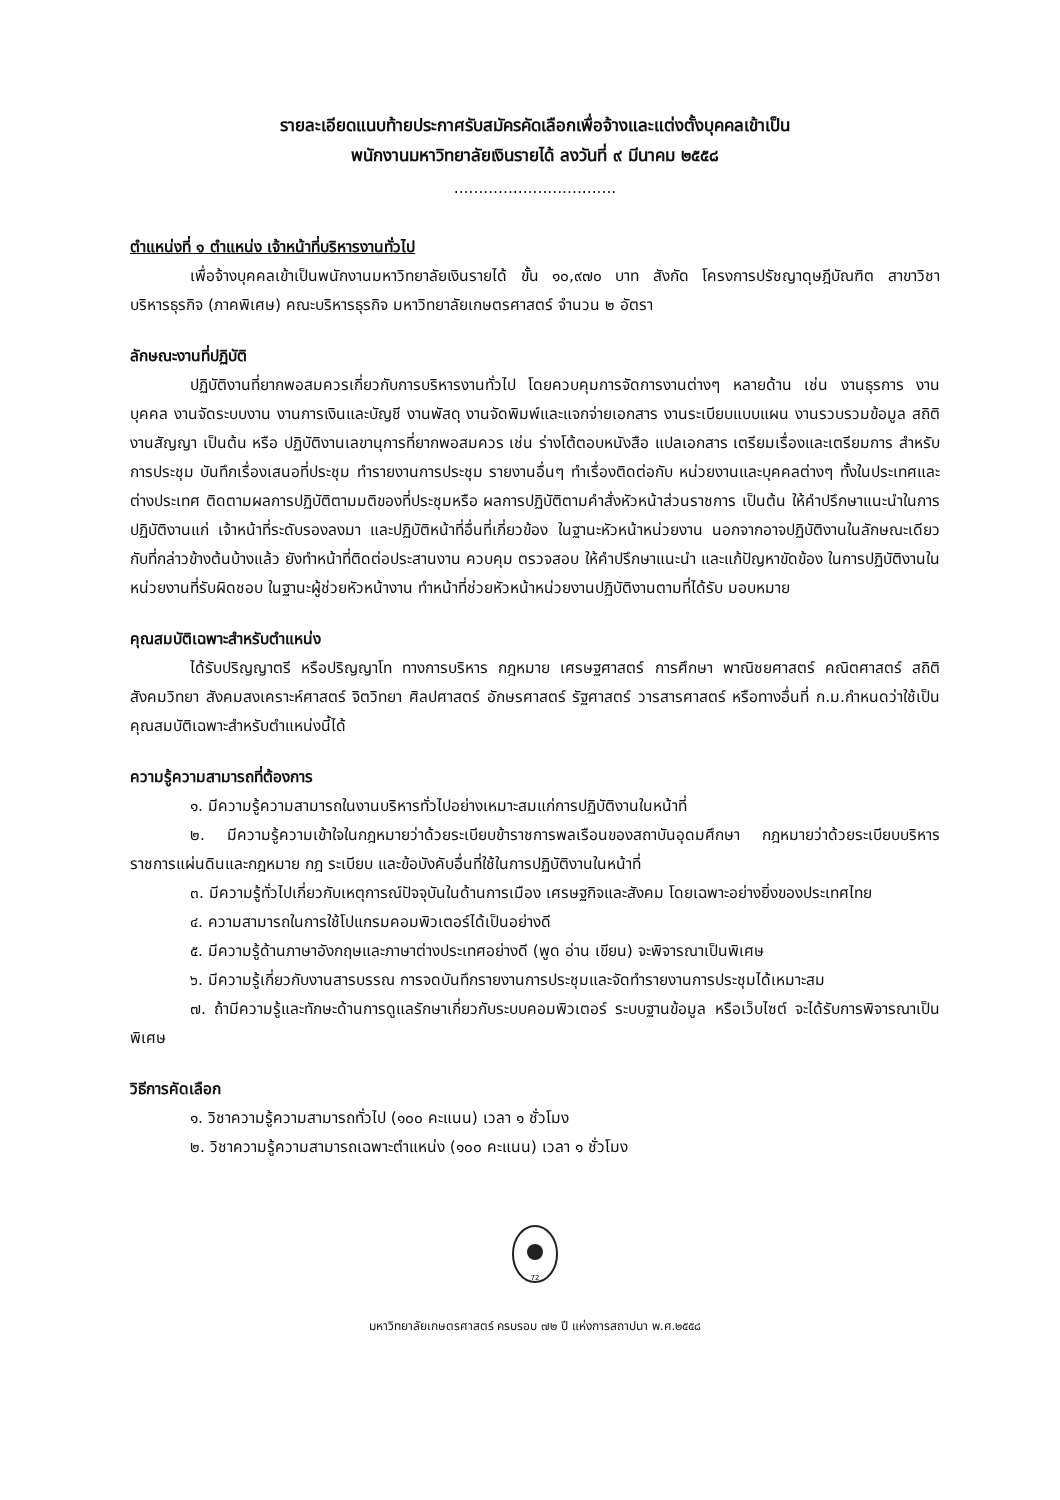รายละเอียดแนบท้ายประกาศรับสมัครคัดเลือกเพื่อจ้างและแต่งตั้งบุคคลเข้าเป็น
พนักงานมหาวิทยาลัยเงินรายได้ ลงวันที่ ๙ มีนาคม ๒๕๕๘
.................................
ตำแหน่งที่ ๑ ตำแหน่ง เจ้าหน้าที่บริหารงานทั่วไป
เพื่อจ้างบุคคลเข้าเป็นพนักงานมหาวิทยาลัยเงินรายได้ ขั้น ๑๐,๙๗๐ บาท สังกัด โครงการปรัชญาดุษฎีบัณฑิต สาขาวิชาบริหารธุรกิจ (ภาคพิเศษ) คณะบริหารธุรกิจ มหาวิทยาลัยเกษตรศาสตร์ จำนวน ๒ อัตรา
ลักษณะงานที่ปฏิบัติ
ปฏิบัติงานที่ยากพอสมควรเกี่ยวกับการบริหารงานทั่วไป โดยควบคุมการจัดการงานต่างๆ หลายด้าน เช่น งานธุรการ งานบุคคล งานจัดระบบงาน งานการเงินและบัญชี งานพัสดุ งานจัดพิมพ์และแจกจ่ายเอกสาร งานระเบียบแบบแผน งานรวบรวมข้อมูล สถิติ งานสัญญา เป็นต้น หรือ ปฏิบัติงานเลขานุการที่ยากพอสมควร เช่น ร่างโต้ตอบหนังสือ แปลเอกสาร เตรียมเรื่องและเตรียมการ สำหรับการประชุม บันทึกเรื่องเสนอที่ประชุม ทำรายงานการประชุม รายงานอื่นๆ ทำเรื่องติดต่อกับ หน่วยงานและบุคคลต่างๆ ทั้งในประเทศและต่างประเทศ ติดตามผลการปฏิบัติตามมติของที่ประชุมหรือ ผลการปฏิบัติตามคำสั่งหัวหน้าส่วนราชการ เป็นต้น ให้คำปรึกษาแนะนำในการปฏิบัติงานแก่ เจ้าหน้าที่ระดับรองลงมา และปฏิบัติหน้าที่อื่นที่เกี่ยวข้อง ในฐานะหัวหน้าหน่วยงาน นอกจากอาจปฏิบัติงานในลักษณะเดียวกับที่กล่าวข้างต้นบ้างแล้ว ยังทำหน้าที่ติดต่อประสานงาน ควบคุม ตรวจสอบ ให้คำปรึกษาแนะนำ และแก้ปัญหาขัดข้อง ในการปฏิบัติงานในหน่วยงานที่รับผิดชอบ ในฐานะผู้ช่วยหัวหน้างาน ทำหน้าที่ช่วยหัวหน้าหน่วยงานปฏิบัติงานตามที่ได้รับ มอบหมาย
คุณสมบัติเฉพาะสำหรับตำแหน่ง
ได้รับปริญญาตรี หรือปริญญาโท ทางการบริหาร กฎหมาย เศรษฐศาสตร์ การศึกษา พาณิชยศาสตร์ คณิตศาสตร์ สถิติ สังคมวิทยา สังคมสงเคราะห์ศาสตร์ จิตวิทยา ศิลปศาสตร์ อักษรศาสตร์ รัฐศาสตร์ วารสารศาสตร์ หรือทางอื่นที่ ก.ม.กำหนดว่าใช้เป็น คุณสมบัติเฉพาะสำหรับตำแหน่งนี้ได้
ความรู้ความสามารถที่ต้องการ
๑. มีความรู้ความสามารถในงานบริหารทั่วไปอย่างเหมาะสมแก่การปฏิบัติงานในหน้าที่
๒. มีความรู้ความเข้าใจในกฎหมายว่าด้วยระเบียบข้าราชการพลเรือนของสถาบันอุดมศึกษา กฎหมายว่าด้วยระเบียบบริหารราชการแผ่นดินและกฎหมาย กฎ ระเบียบ และข้อบังคับอื่นที่ใช้ในการปฏิบัติงานในหน้าที่
๓. มีความรู้ทั่วไปเกี่ยวกับเหตุการณ์ปัจจุบันในด้านการเมือง เศรษฐกิจและสังคม โดยเฉพาะอย่างยิ่งของประเทศไทย
๔. ความสามารถในการใช้โปแกรมคอมพิวเตอร์ได้เป็นอย่างดี
๕. มีความรู้ด้านภาษาอังกฤษและภาษาต่างประเทศอย่างดี (พูด อ่าน เขียน) จะพิจารณาเป็นพิเศษ
๖. มีความรู้เกี่ยวกับงานสารบรรณ การจดบันทึกรายงานการประชุมและจัดทำรายงานการประชุมได้เหมาะสม
๗. ถ้ามีความรู้และทักษะด้านการดูแลรักษาเกี่ยวกับระบบคอมพิวเตอร์ ระบบฐานข้อมูล หรือเว็บไซต์ จะได้รับการพิจารณาเป็นพิเศษ
วิธีการคัดเลือก
๑. วิชาความรู้ความสามารถทั่วไป (๑๐๐ คะแนน) เวลา ๑ ชั่วโมง
๒. วิชาความรู้ความสามารถเฉพาะตำแหน่ง (๑๐๐ คะแนน) เวลา ๑ ชั่วโมง
72
มหาวิทยาลัยเกษตรศาสตร์ ครบรอบ ๗๒ ปี แห่งการสถาปนา พ.ศ.๒๕๕๘